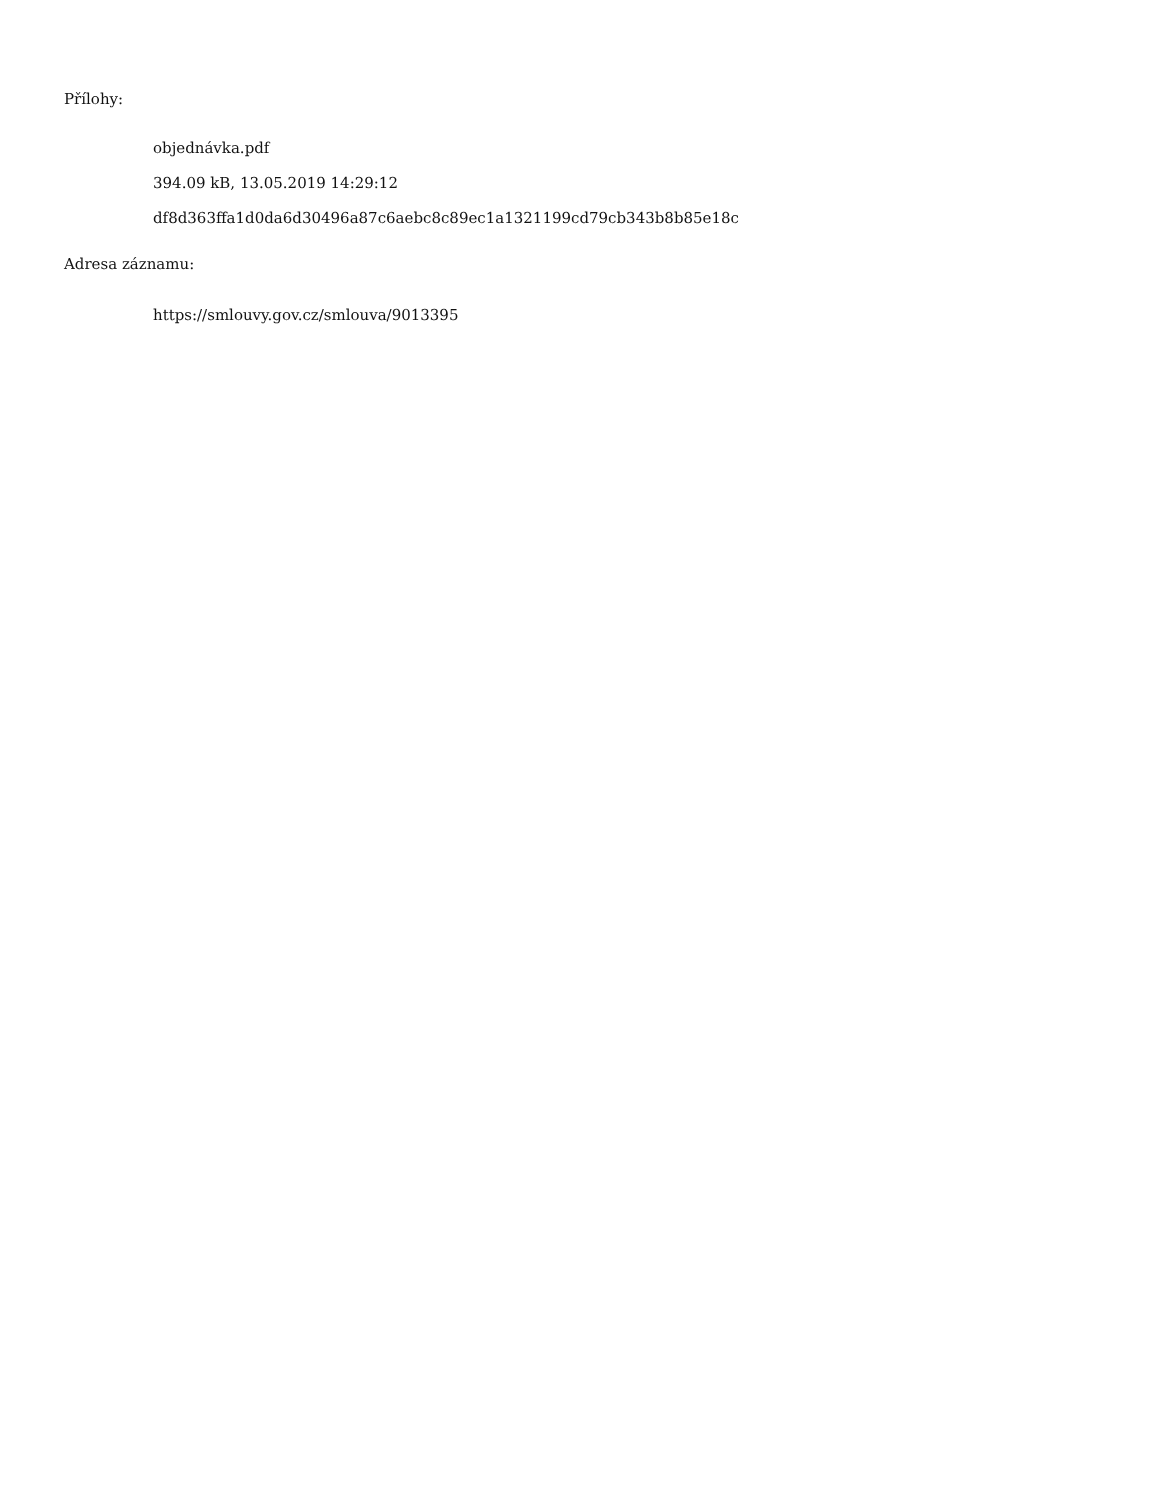Přílohy:
objednávka.pdf
394.09 kB, 13.05.2019 14:29:12
df8d363ffa1d0da6d30496a87c6aebc8c89ec1a1321199cd79cb343b8b85e18c
Adresa záznamu:
https://smlouvy.gov.cz/smlouva/9013395